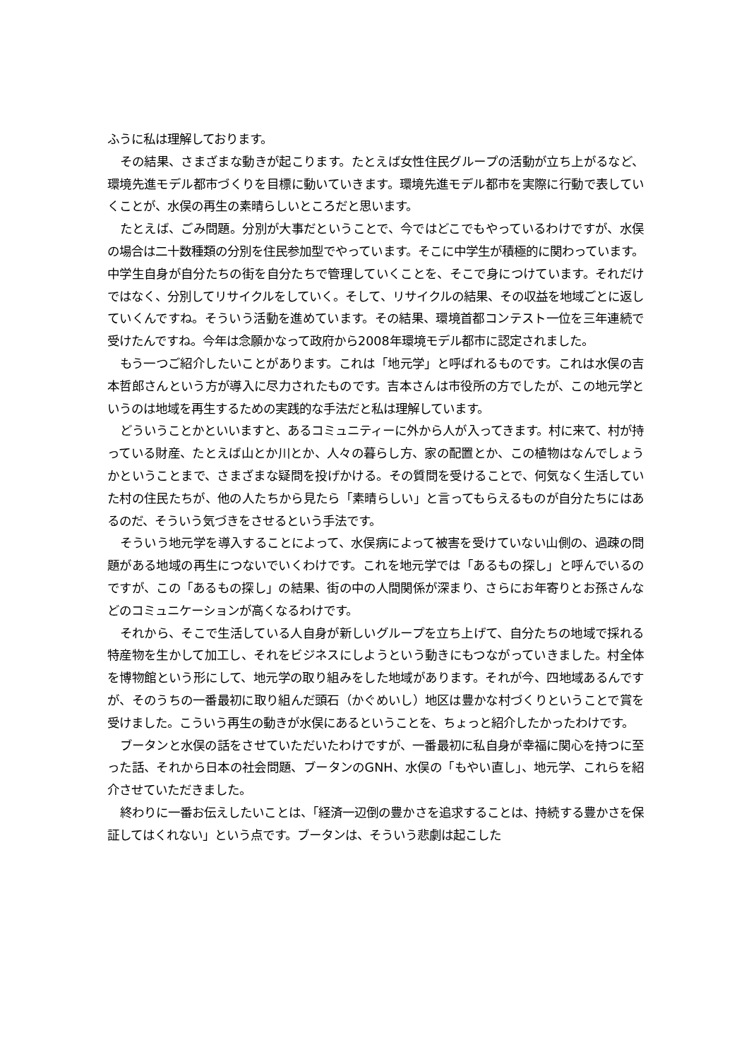ふうに私は理解しております。
その結果、さまざまな動きが起こります。たとえば女性住民グループの活動が立ち上がるなど、環境先進モデル都市づくりを目標に動いていきます。環境先進モデル都市を実際に行動で表していくことが、水俣の再生の素晴らしいところだと思います。
たとえば、ごみ問題。分別が大事だということで、今ではどこでもやっているわけですが、水俣の場合は二十数種類の分別を住民参加型でやっています。そこに中学生が積極的に関わっています。中学生自身が自分たちの街を自分たちで管理していくことを、そこで身につけています。それだけではなく、分別してリサイクルをしていく。そして、リサイクルの結果、その収益を地域ごとに返していくんですね。そういう活動を進めています。その結果、環境首都コンテスト一位を三年連続で受けたんですね。今年は念願かなって政府から2008年環境モデル都市に認定されました。
もう一つご紹介したいことがあります。これは「地元学」と呼ばれるものです。これは水俣の吉本哲郎さんという方が導入に尽力されたものです。吉本さんは市役所の方でしたが、この地元学というのは地域を再生するための実践的な手法だと私は理解しています。
どういうことかといいますと、あるコミュニティーに外から人が入ってきます。村に来て、村が持っている財産、たとえば山とか川とか、人々の暮らし方、家の配置とか、この植物はなんでしょうかということまで、さまざまな疑問を投げかける。その質問を受けることで、何気なく生活していた村の住民たちが、他の人たちから見たら「素晴らしい」と言ってもらえるものが自分たちにはあるのだ、そういう気づきをさせるという手法です。
そういう地元学を導入することによって、水俣病によって被害を受けていない山側の、過疎の問題がある地域の再生につないでいくわけです。これを地元学では「あるもの探し」と呼んでいるのですが、この「あるもの探し」の結果、街の中の人間関係が深まり、さらにお年寄りとお孫さんなどのコミュニケーションが高くなるわけです。
それから、そこで生活している人自身が新しいグループを立ち上げて、自分たちの地域で採れる特産物を生かして加工し、それをビジネスにしようという動きにもつながっていきました。村全体を博物館という形にして、地元学の取り組みをした地域があります。それが今、四地域あるんですが、そのうちの一番最初に取り組んだ頭石（かぐめいし）地区は豊かな村づくりということで賞を受けました。こういう再生の動きが水俣にあるということを、ちょっと紹介したかったわけです。
ブータンと水俣の話をさせていただいたわけですが、一番最初に私自身が幸福に関心を持つに至った話、それから日本の社会問題、ブータンのGNH、水俣の「もやい直し」、地元学、これらを紹介させていただきました。
終わりに一番お伝えしたいことは、「経済一辺倒の豊かさを追求することは、持続する豊かさを保証してはくれない」という点です。ブータンは、そういう悲劇は起こした